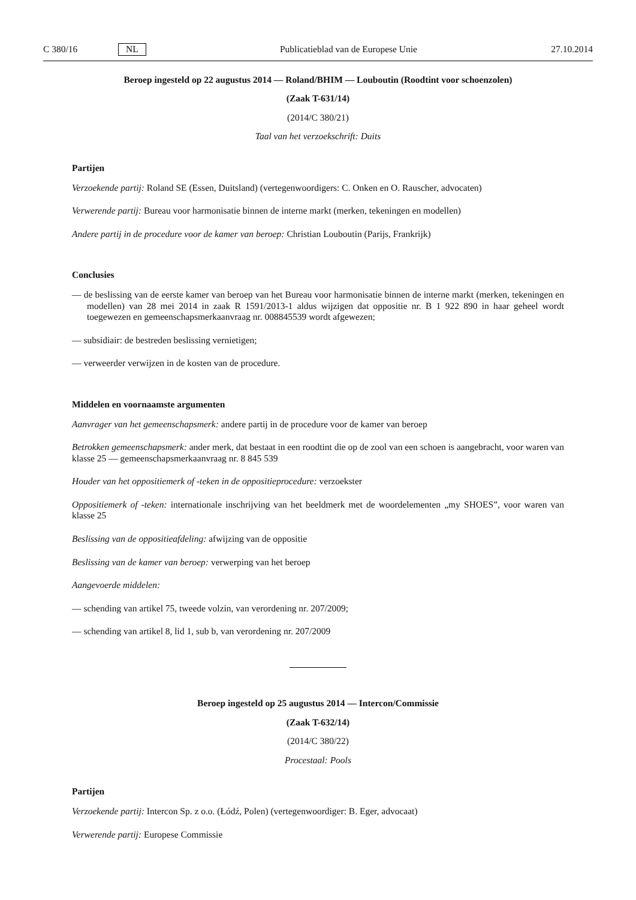C 380/16 NL Publicatieblad van de Europese Unie 27.10.2014
Beroep ingesteld op 22 augustus 2014 — Roland/BHIM — Louboutin (Roodtint voor schoenzolen)
(Zaak T-631/14)
(2014/C 380/21)
Taal van het verzoekschrift: Duits
Partijen
Verzoekende partij: Roland SE (Essen, Duitsland) (vertegenwoordigers: C. Onken en O. Rauscher, advocaten)
Verwerende partij: Bureau voor harmonisatie binnen de interne markt (merken, tekeningen en modellen)
Andere partij in de procedure voor de kamer van beroep: Christian Louboutin (Parijs, Frankrijk)
Conclusies
— de beslissing van de eerste kamer van beroep van het Bureau voor harmonisatie binnen de interne markt (merken, tekeningen en modellen) van 28 mei 2014 in zaak R 1591/2013-1 aldus wijzigen dat oppositie nr. B 1 922 890 in haar geheel wordt toegewezen en gemeenschapsmerkaanvraag nr. 008845539 wordt afgewezen;
— subsidiair: de bestreden beslissing vernietigen;
— verweerder verwijzen in de kosten van de procedure.
Middelen en voornaamste argumenten
Aanvrager van het gemeenschapsmerk: andere partij in de procedure voor de kamer van beroep
Betrokken gemeenschapsmerk: ander merk, dat bestaat in een roodtint die op de zool van een schoen is aangebracht, voor waren van klasse 25 — gemeenschapsmerkaanvraag nr. 8 845 539
Houder van het oppositiemerk of -teken in de oppositieprocedure: verzoekster
Oppositiemerk of -teken: internationale inschrijving van het beeldmerk met de woordelementen „my SHOES”, voor waren van klasse 25
Beslissing van de oppositieafdeling: afwijzing van de oppositie
Beslissing van de kamer van beroep: verwerping van het beroep
Aangevoerde middelen:
— schending van artikel 75, tweede volzin, van verordening nr. 207/2009;
— schending van artikel 8, lid 1, sub b, van verordening nr. 207/2009
Beroep ingesteld op 25 augustus 2014 — Intercon/Commissie
(Zaak T-632/14)
(2014/C 380/22)
Procestaal: Pools
Partijen
Verzoekende partij: Intercon Sp. z o.o. (Łódź, Polen) (vertegenwoordiger: B. Eger, advocaat)
Verwerende partij: Europese Commissie